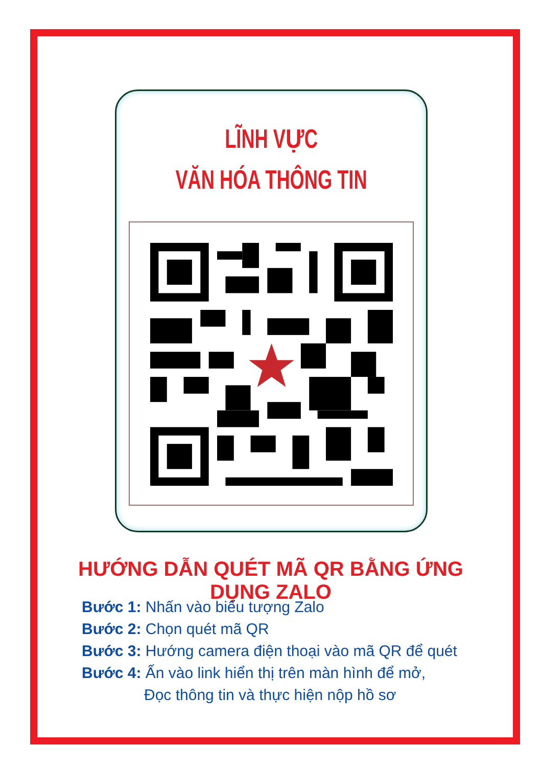LĨNH VỰC
VĂN HÓA THÔNG TIN
HƯỚNG DẪN QUÉT MÃ QR BẰNG ỨNG DỤNG ZALO
Bước 1: Nhấn vào biểu tượng Zalo
Bước 2: Chọn quét mã QR
Bước 3: Hướng camera điện thoại vào mã QR để quét
Bước 4: Ấn vào link hiển thị trên màn hình để mở,
Đọc thông tin và thực hiện nộp hồ sơ